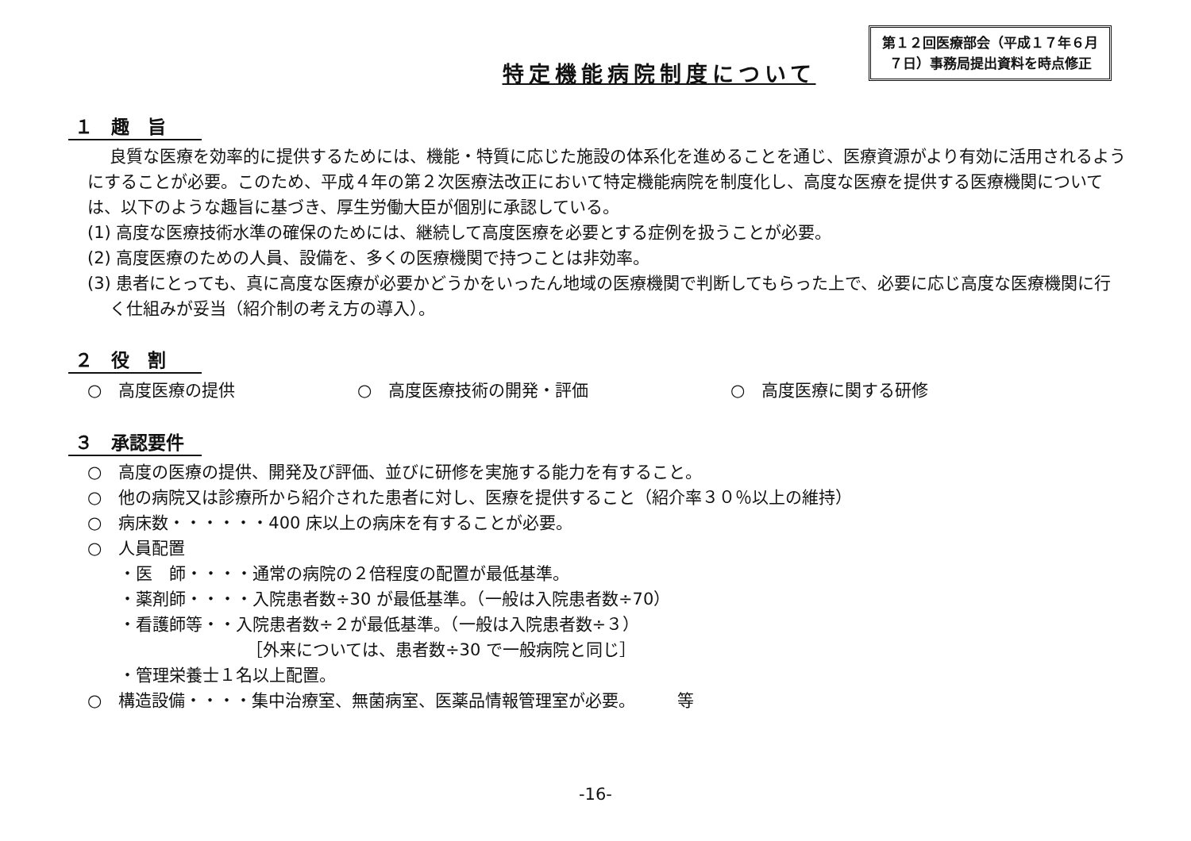第１２回医療部会（平成１７年６月
７日）事務局提出資料を時点修正
特定機能病院制度について
１　趣　旨
良質な医療を効率的に提供するためには、機能・特質に応じた施設の体系化を進めることを通じ、医療資源がより有効に活用されるようにすることが必要。このため、平成４年の第２次医療法改正において特定機能病院を制度化し、高度な医療を提供する医療機関については、以下のような趣旨に基づき、厚生労働大臣が個別に承認している。
(1) 高度な医療技術水準の確保のためには、継続して高度医療を必要とする症例を扱うことが必要。
(2) 高度医療のための人員、設備を、多くの医療機関で持つことは非効率。
(3) 患者にとっても、真に高度な医療が必要かどうかをいったん地域の医療機関で判断してもらった上で、必要に応じ高度な医療機関に行く仕組みが妥当（紹介制の考え方の導入）。
２　役　割
○　高度医療の提供 ○　高度医療技術の開発・評価 ○　高度医療に関する研修
３　承認要件
○　高度の医療の提供、開発及び評価、並びに研修を実施する能力を有すること。
○　他の病院又は診療所から紹介された患者に対し、医療を提供すること（紹介率３０％以上の維持）
○　病床数・・・・・・400 床以上の病床を有することが必要。
○　人員配置
・医　師・・・・通常の病院の２倍程度の配置が最低基準。
・薬剤師・・・・入院患者数÷30 が最低基準。（一般は入院患者数÷70）
・看護師等・・入院患者数÷２が最低基準。（一般は入院患者数÷３）
［外来については、患者数÷30 で一般病院と同じ］
・管理栄養士１名以上配置。
○　構造設備・・・・集中治療室、無菌病室、医薬品情報管理室が必要。　　　等
-16-